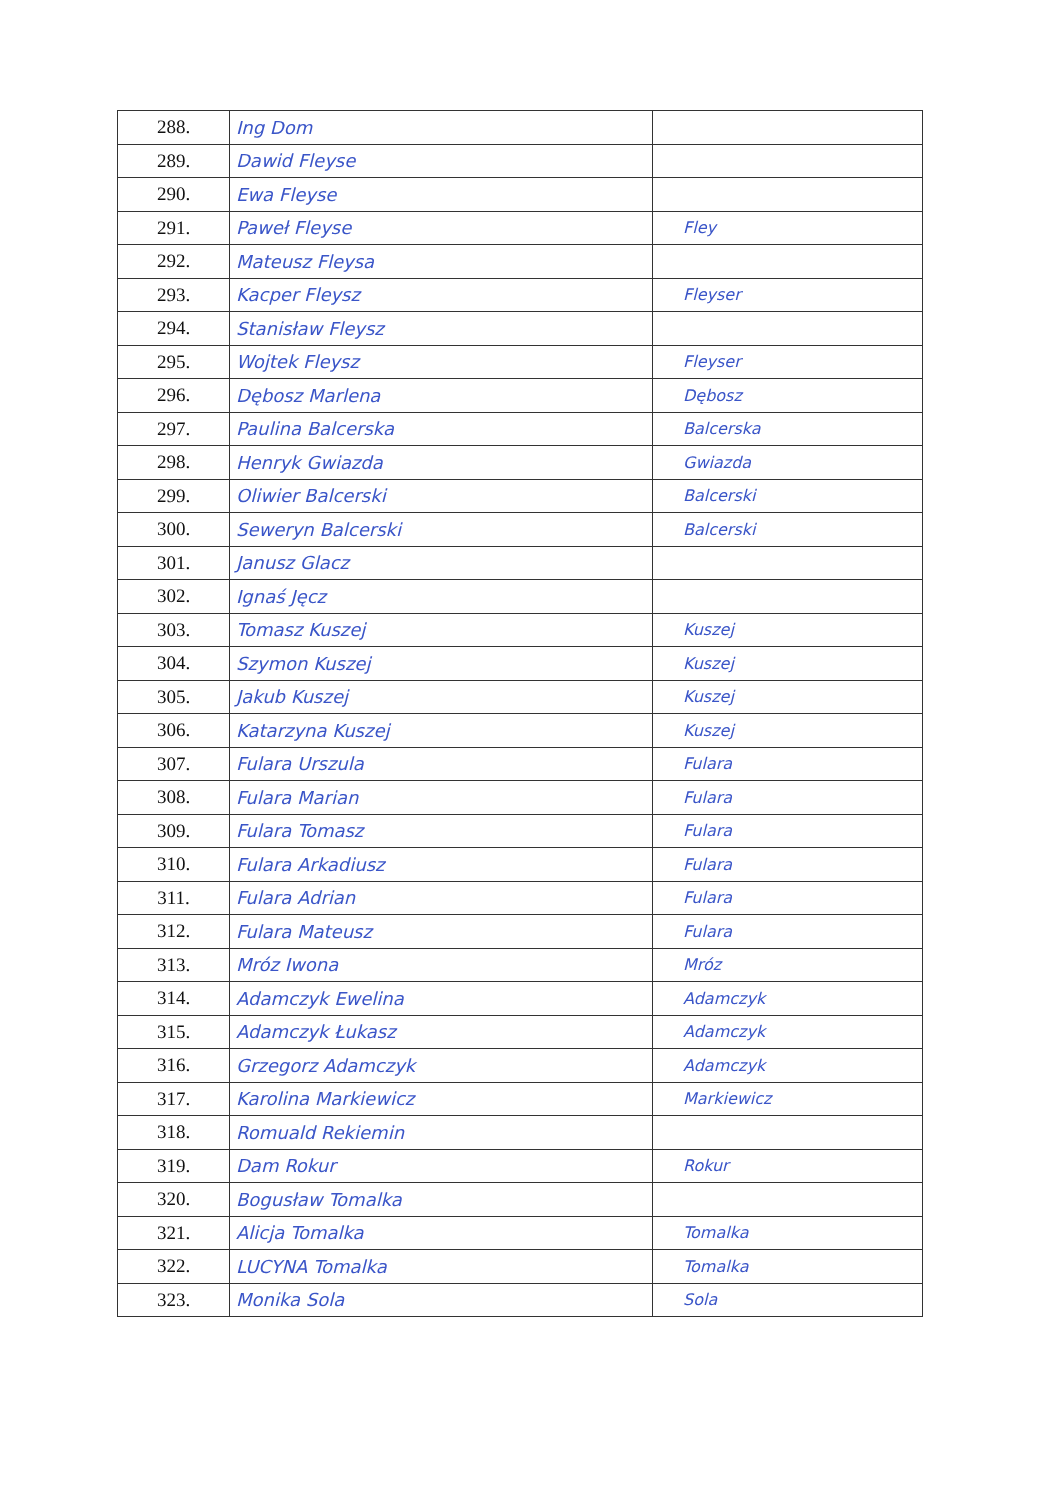| 288. | Ing Dom | |
| 289. | Dawid Fleyse | |
| 290. | Ewa Fleyse | |
| 291. | Paweł Fleyse | Fley |
| 292. | Mateusz Fleysa | |
| 293. | Kacper Fleysz | Fleyser |
| 294. | Stanisław Fleysz | |
| 295. | Wojtek Fleysz | Fleyser |
| 296. | Dębosz Marlena | Dębosz |
| 297. | Paulina Balcerska | Balcerska |
| 298. | Henryk Gwiazda | Gwiazda |
| 299. | Oliwier Balcerski | Balcerski |
| 300. | Seweryn Balcerski | Balcerski |
| 301. | Janusz Glacz | |
| 302. | Ignaś Jęcz | |
| 303. | Tomasz Kuszej | Kuszej |
| 304. | Szymon Kuszej | Kuszej |
| 305. | Jakub Kuszej | Kuszej |
| 306. | Katarzyna Kuszej | Kuszej |
| 307. | Fulara Urszula | Fulara |
| 308. | Fulara Marian | Fulara |
| 309. | Fulara Tomasz | Fulara |
| 310. | Fulara Arkadiusz | Fulara |
| 311. | Fulara Adrian | Fulara |
| 312. | Fulara Mateusz | Fulara |
| 313. | Mróz Iwona | Mróz |
| 314. | Adamczyk Ewelina | Adamczyk |
| 315. | Adamczyk Łukasz | Adamczyk |
| 316. | Grzegorz Adamczyk | Adamczyk |
| 317. | Karolina Markiewicz | Markiewicz |
| 318. | Romuald Rekiemin | |
| 319. | Dam Rokur | Rokur |
| 320. | Bogusław Tomalka | |
| 321. | Alicja Tomalka | Tomalka |
| 322. | LUCYNA Tomalka | Tomalka |
| 323. | Monika Sola | Sola |